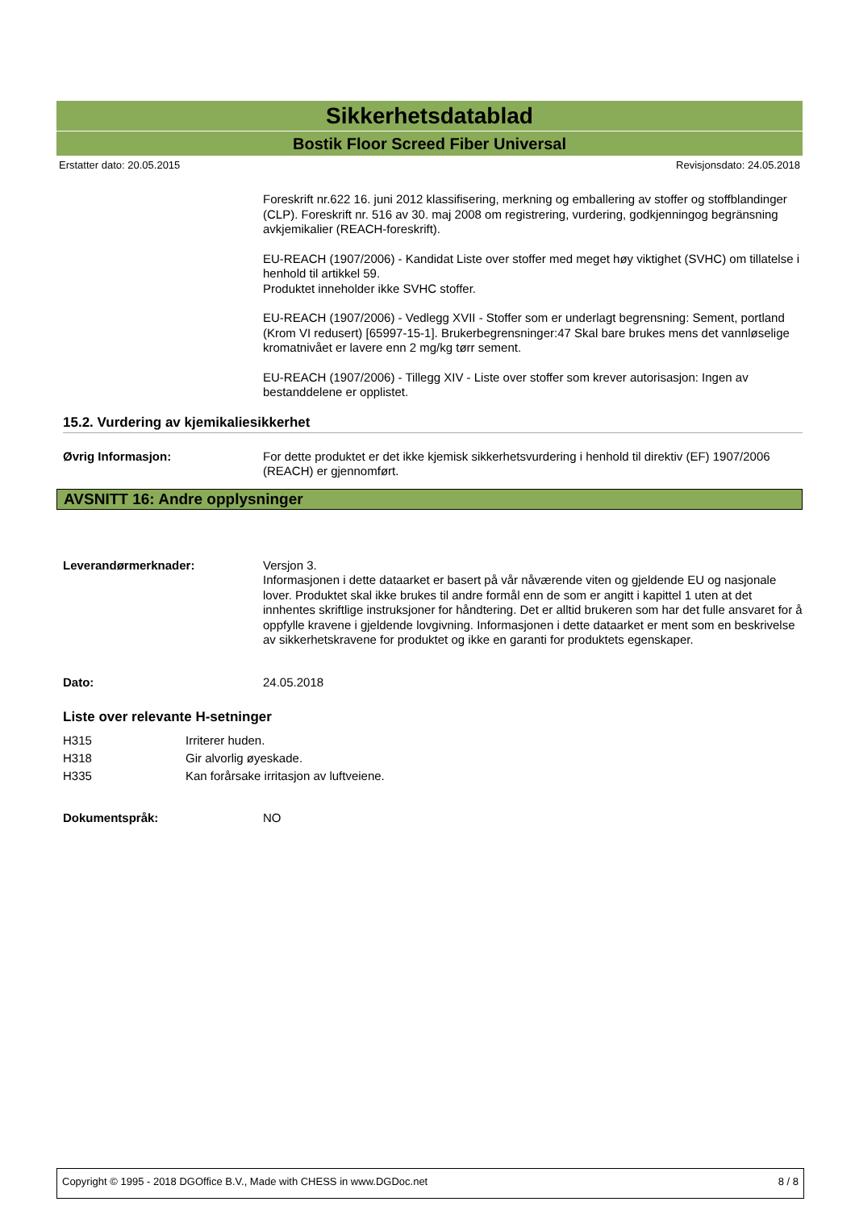Sikkerhetsdatablad
Bostik Floor Screed Fiber Universal
Erstatter dato: 20.05.2015 Revisjonsdato: 24.05.2018
Foreskrift nr.622 16. juni 2012 klassifisering, merkning og emballering av stoffer og stoffblandinger (CLP). Foreskrift nr. 516 av 30. maj 2008 om registrering, vurdering, godkjenningog begränsning avkjemikalier (REACH-foreskrift).
EU-REACH (1907/2006) - Kandidat Liste over stoffer med meget høy viktighet (SVHC) om tillatelse i henhold til artikkel 59.
Produktet inneholder ikke SVHC stoffer.
EU-REACH (1907/2006) - Vedlegg XVII - Stoffer som er underlagt begrensning: Sement, portland (Krom VI redusert) [65997-15-1]. Brukerbegrensninger:47 Skal bare brukes mens det vannløselige kromatnivået er lavere enn 2 mg/kg tørr sement.
EU-REACH (1907/2006) - Tillegg XIV - Liste over stoffer som krever autorisasjon: Ingen av bestanddelene er opplistet.
15.2. Vurdering av kjemikaliesikkerhet
Øvrig Informasjon:
For dette produktet er det ikke kjemisk sikkerhetsvurdering i henhold til direktiv (EF) 1907/2006 (REACH) er gjennomført.
AVSNITT 16: Andre opplysninger
Leverandørmerknader:
Versjon 3.
Informasjonen i dette dataarket er basert på vår nåværende viten og gjeldende EU og nasjonale lover. Produktet skal ikke brukes til andre formål enn de som er angitt i kapittel 1 uten at det innhentes skriftlige instruksjoner for håndtering. Det er alltid brukeren som har det fulle ansvaret for å oppfylle kravene i gjeldende lovgivning. Informasjonen i dette dataarket er ment som en beskrivelse av sikkerhetskravene for produktet og ikke en garanti for produktets egenskaper.
Dato:
24.05.2018
Liste over relevante H-setninger
H315 Irriterer huden.
H318 Gir alvorlig øyeskade.
H335 Kan forårsake irritasjon av luftveiene.
Dokumentspråk:
NO
Copyright © 1995 - 2018 DGOffice B.V., Made with CHESS in www.DGDoc.net 8 / 8